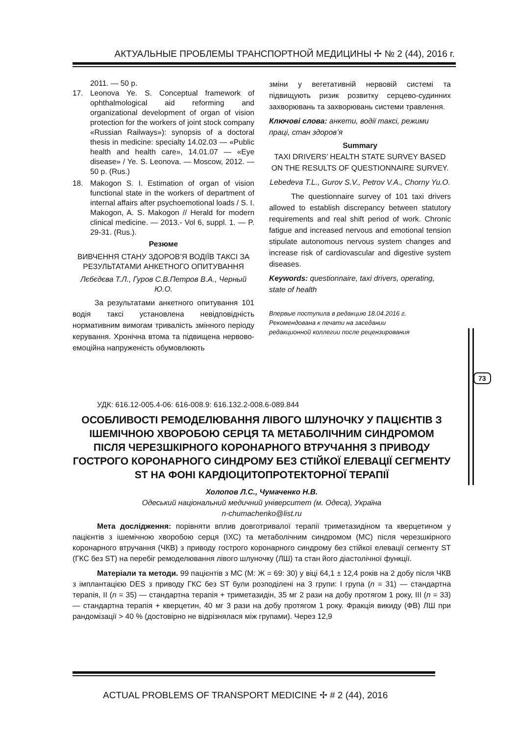АКТУАЛЬНЫЕ ПРОБЛЕМЫ ТРАНСПОРТНОЙ МЕДИЦИНЫ ✢ № 2 (44), 2016 г.
2011. — 50 p.
17. Leonova Ye. S. Conceptual framework of ophthalmological aid reforming and organizational development of organ of vision protection for the workers of joint stock company «Russian Railways»): synopsis of a doctoral thesis in medicine: specialty 14.02.03 — «Public health and health care», 14.01.07 — «Eye disease» / Ye. S. Leonova. — Moscow, 2012. — 50 p. (Rus.)
18. Makogon S. I. Estimation of organ of vision functional state in the workers of department of internal affairs after psychoemotional loads / S. I. Makogon, A. S. Makogon // Herald for modern clinical medicine. — 2013.- Vol 6, suppl. 1. — P. 29-31. (Rus.).
Резюме
ВИВЧЕННЯ СТАНУ ЗДОРОВ’Я ВОДІЇВ ТАКСІ ЗА РЕЗУЛЬТАТАМИ АНКЕТНОГО ОПИТУВАННЯ
Лєбєдєва Т.Л., Гуров С.В.Петров В.А., Черный Ю.О.
За результатами анкетного опитування 101 водія таксі установлена невідповідність нормативним вимогам тривалість змінного періоду керування. Хронічна втома та підвищена нервово-емоційна напруженість обумовлюють
зміни у вегетативній нервовій системі та підвищують ризик розвитку серцево-судинних захворювань та захворювань системи травлення.
Ключові слова: анкети, водії таксі, режими праці, стан здоров’я
Summary
TAXI DRIVERS’ HEALTH STATE SURVEY BASED ON THE RESULTS OF QUESTIONNAIRE SURVEY.
Lebedeva T.L., Gurov S.V., Petrov V.A., Chorny Yu.O.
The questionnaire survey of 101 taxi drivers allowed to establish discrepancy between statutory requirements and real shift period of work. Chronic fatigue and increased nervous and emotional tension stipulate autonomous nervous system changes and increase risk of cardiovascular and digestive system diseases.
Keywords: questionnaire, taxi drivers, operating, state of health
Впервые поступила в редакцию 18.04.2016 г.
Рекомендована к печати на заседании
редакционной коллегии после рецензирования
73
УДК: 616.12-005.4-06: 616-008.9: 616.132.2-008.6-089.844
ОСОБЛИВОСТІ РЕМОДЕЛЮВАННЯ ЛІВОГО ШЛУНОЧКУ У ПАЦІЄНТІВ З ІШЕМІЧНОЮ ХВОРОБОЮ СЕРЦЯ ТА МЕТАБОЛІЧНИМ СИНДРОМОМ ПІСЛЯ ЧЕРЕЗШКІРНОГО КОРОНАРНОГО ВТРУЧАННЯ З ПРИВОДУ ГОСТРОГО КОРОНАРНОГО СИНДРОМУ БЕЗ СТІЙКОЇ ЕЛЕВАЦІЇ СЕГМЕНТУ ST НА ФОНІ КАРДІОЦИТОПРОТЕКТОРНОЇ ТЕРАПІЇ
Холопов Л.С., Чумаченко Н.В.
Одеський національний медичний університет (м. Одеса), Україна
n-chumachenko@list.ru
Мета дослідження: порівняти вплив довготривалої терапії триметазидіном та кверцетином у пацієнтів з ішемічною хворобою серця (ІХС) та метаболічним синдромом (МС) після черезшкірного коронарного втручання (ЧКВ) з приводу гострого коронарного синдрому без стійкої елевації сегменту ST (ГКС без ST) на перебіг ремоделювання лівого шлуночку (ЛШ) та стан його діастолічної функції.
Матеріали та методи. 99 пацієнтів з МС (М: Ж = 69: 30) у віці 64,1 ± 12,4 років на 2 добу після ЧКВ з імплантацією DES з приводу ГКС без ST були розподілені на 3 групи: І група (n = 31) — стандартна терапія, II (n = 35) — стандартна терапія + триметазидін, 35 мг 2 рази на добу протягом 1 року, III (n = 33) — стандартна терапія + кверцетин, 40 мг 3 рази на добу протягом 1 року. Фракція викиду (ФВ) ЛШ при рандомізації > 40 % (достовірно не відрізнялася між групами). Через 12,9
ACTUAL PROBLEMS OF TRANSPORT MEDICINE ✢ # 2 (44), 2016